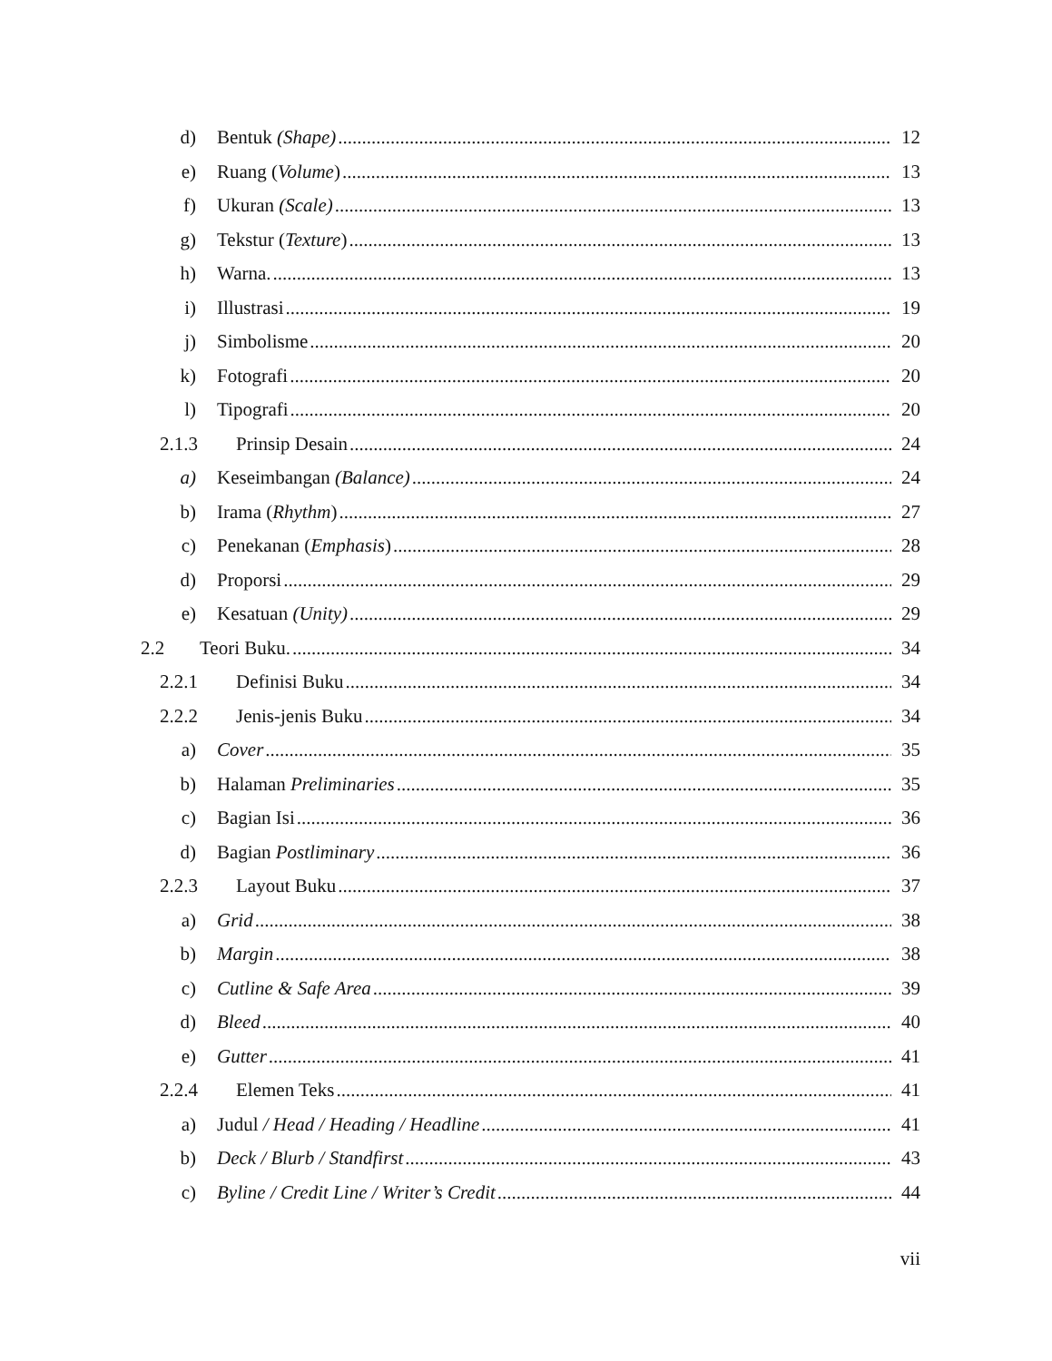d) Bentuk (Shape) 12
e) Ruang (Volume) 13
f) Ukuran (Scale) 13
g) Tekstur (Texture) 13
h) Warna. 13
i) Illustrasi 19
j) Simbolisme 20
k) Fotografi 20
l) Tipografi 20
2.1.3 Prinsip Desain 24
a) Keseimbangan (Balance) 24
b) Irama (Rhythm) 27
c) Penekanan (Emphasis) 28
d) Proporsi 29
e) Kesatuan (Unity) 29
2.2 Teori Buku. 34
2.2.1 Definisi Buku 34
2.2.2 Jenis-jenis Buku 34
a) Cover 35
b) Halaman Preliminaries 35
c) Bagian Isi 36
d) Bagian Postliminary 36
2.2.3 Layout Buku 37
a) Grid 38
b) Margin 38
c) Cutline & Safe Area 39
d) Bleed 40
e) Gutter 41
2.2.4 Elemen Teks 41
a) Judul / Head / Heading / Headline 41
b) Deck / Blurb / Standfirst 43
c) Byline / Credit Line / Writer’s Credit 44
vii